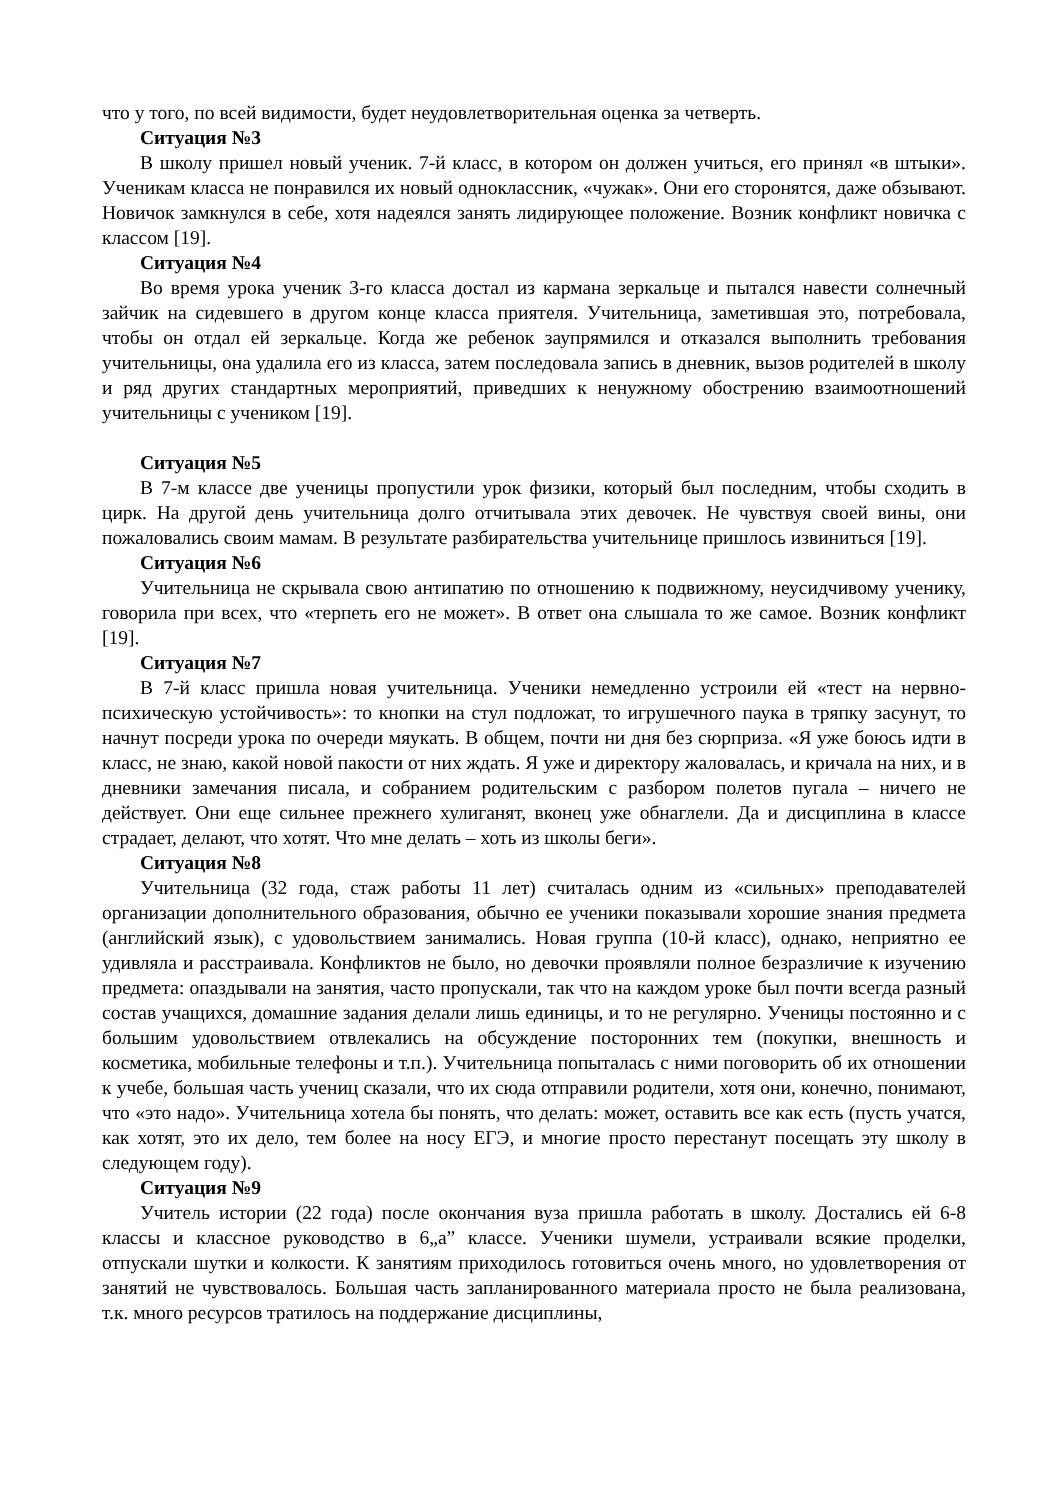что у того, по всей видимости, будет неудовлетворительная оценка за четверть.
Ситуация №3
В школу пришел новый ученик. 7-й класс, в котором он должен учиться, его принял «в штыки». Ученикам класса не понравился их новый одноклассник, «чужак». Они его сторонятся, даже обзывают. Новичок замкнулся в себе, хотя надеялся занять лидирующее положение. Возник конфликт новичка с классом [19].
Ситуация №4
Во время урока ученик 3-го класса достал из кармана зеркальце и пытался навести солнечный зайчик на сидевшего в другом конце класса приятеля. Учительница, заметившая это, потребовала, чтобы он отдал ей зеркальце. Когда же ребенок заупрямился и отказался выполнить требования учительницы, она удалила его из класса, затем последовала запись в дневник, вызов родителей в школу и ряд других стандартных мероприятий, приведших к ненужному обострению взаимоотношений учительницы с учеником [19].
Ситуация №5
В 7-м классе две ученицы пропустили урок физики, который был последним, чтобы сходить в цирк. На другой день учительница долго отчитывала этих девочек. Не чувствуя своей вины, они пожаловались своим мамам. В результате разбирательства учительнице пришлось извиниться [19].
Ситуация №6
Учительница не скрывала свою антипатию по отношению к подвижному, неусидчивому ученику, говорила при всех, что «терпеть его не может». В ответ она слышала то же самое. Возник конфликт [19].
Ситуация №7
В 7-й класс пришла новая учительница. Ученики немедленно устроили ей «тест на нервно-психическую устойчивость»: то кнопки на стул подложат, то игрушечного паука в тряпку засунут, то начнут посреди урока по очереди мяукать. В общем, почти ни дня без сюрприза. «Я уже боюсь идти в класс, не знаю, какой новой пакости от них ждать. Я уже и директору жаловалась, и кричала на них, и в дневники замечания писала, и собранием родительским с разбором полетов пугала – ничего не действует. Они еще сильнее прежнего хулиганят, вконец уже обнаглели. Да и дисциплина в классе страдает, делают, что хотят. Что мне делать – хоть из школы беги».
Ситуация №8
Учительница (32 года, стаж работы 11 лет) считалась одним из «сильных» преподавателей организации дополнительного образования, обычно ее ученики показывали хорошие знания предмета (английский язык), с удовольствием занимались. Новая группа (10-й класс), однако, неприятно ее удивляла и расстраивала. Конфликтов не было, но девочки проявляли полное безразличие к изучению предмета: опаздывали на занятия, часто пропускали, так что на каждом уроке был почти всегда разный состав учащихся, домашние задания делали лишь единицы, и то не регулярно. Ученицы постоянно и с большим удовольствием отвлекались на обсуждение посторонних тем (покупки, внешность и косметика, мобильные телефоны и т.п.). Учительница попыталась с ними поговорить об их отношении к учебе, большая часть учениц сказали, что их сюда отправили родители, хотя они, конечно, понимают, что «это надо». Учительница хотела бы понять, что делать: может, оставить все как есть (пусть учатся, как хотят, это их дело, тем более на носу ЕГЭ, и многие просто перестанут посещать эту школу в следующем году).
Ситуация №9
Учитель истории (22 года) после окончания вуза пришла работать в школу. Достались ей 6-8 классы и классное руководство в 6„а” классе. Ученики шумели, устраивали всякие проделки, отпускали шутки и колкости. К занятиям приходилось готовиться очень много, но удовлетворения от занятий не чувствовалось. Большая часть запланированного материала просто не была реализована, т.к. много ресурсов тратилось на поддержание дисциплины,